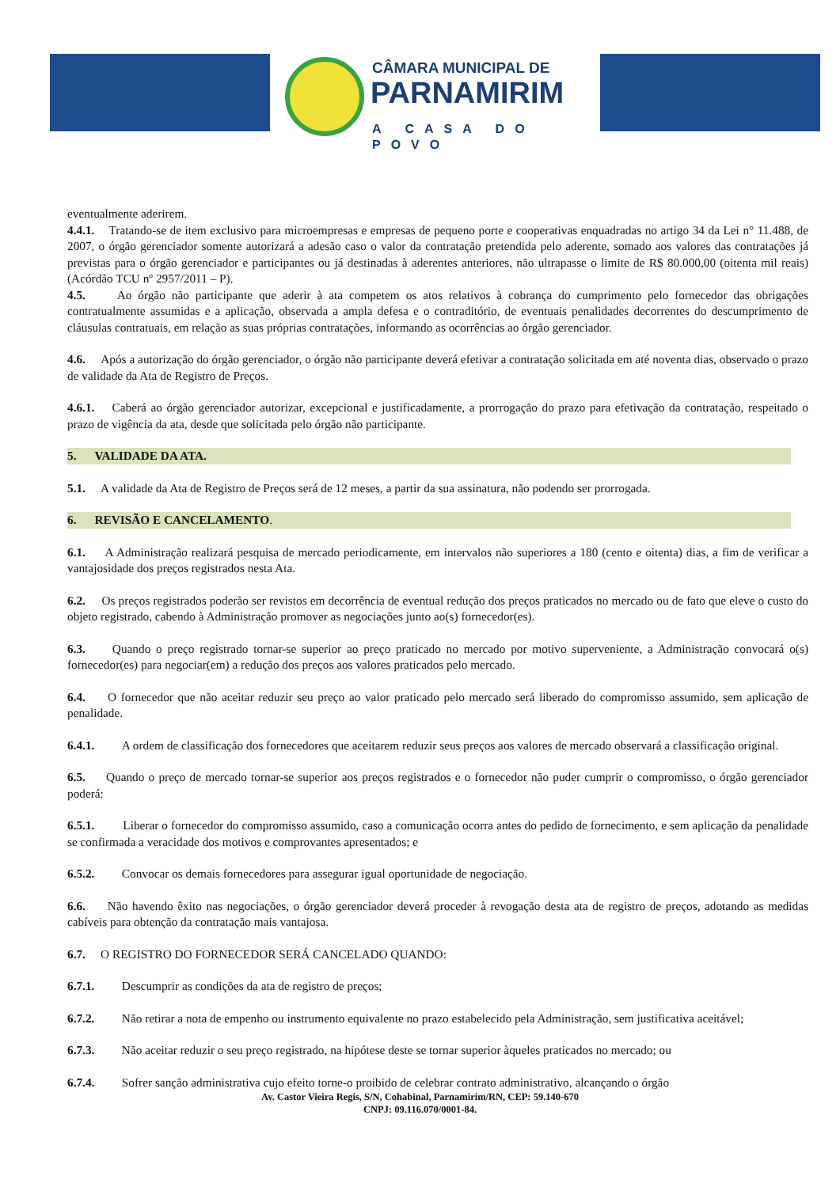CÂMARA MUNICIPAL DE
PARNAMIRIM
A CASA DO POVO
eventualmente aderirem.
4.4.1. Tratando-se de item exclusivo para microempresas e empresas de pequeno porte e cooperativas enquadradas no artigo 34 da Lei n° 11.488, de 2007, o órgão gerenciador somente autorizará a adesão caso o valor da contratação pretendida pelo aderente, somado aos valores das contratações já previstas para o órgão gerenciador e participantes ou já destinadas à aderentes anteriores, não ultrapasse o limite de R$ 80.000,00 (oitenta mil reais) (Acórdão TCU nº 2957/2011 – P).
4.5. Ao órgão não participante que aderir à ata competem os atos relativos à cobrança do cumprimento pelo fornecedor das obrigações contratualmente assumidas e a aplicação, observada a ampla defesa e o contraditório, de eventuais penalidades decorrentes do descumprimento de cláusulas contratuais, em relação as suas próprias contratações, informando as ocorrências ao órgão gerenciador.
4.6. Após a autorização do órgão gerenciador, o órgão não participante deverá efetivar a contratação solicitada em até noventa dias, observado o prazo de validade da Ata de Registro de Preços.
4.6.1. Caberá ao órgão gerenciador autorizar, excepcional e justificadamente, a prorrogação do prazo para efetivação da contratação, respeitado o prazo de vigência da ata, desde que solicitada pelo órgão não participante.
5. VALIDADE DA ATA.
5.1. A validade da Ata de Registro de Preços será de 12 meses, a partir da sua assinatura, não podendo ser prorrogada.
6. REVISÃO E CANCELAMENTO.
6.1. A Administração realizará pesquisa de mercado periodicamente, em intervalos não superiores a 180 (cento e oitenta) dias, a fim de verificar a vantajosidade dos preços registrados nesta Ata.
6.2. Os preços registrados poderão ser revistos em decorrência de eventual redução dos preços praticados no mercado ou de fato que eleve o custo do objeto registrado, cabendo à Administração promover as negociações junto ao(s) fornecedor(es).
6.3. Quando o preço registrado tornar-se superior ao preço praticado no mercado por motivo superveniente, a Administração convocará o(s) fornecedor(es) para negociar(em) a redução dos preços aos valores praticados pelo mercado.
6.4. O fornecedor que não aceitar reduzir seu preço ao valor praticado pelo mercado será liberado do compromisso assumido, sem aplicação de penalidade.
6.4.1. A ordem de classificação dos fornecedores que aceitarem reduzir seus preços aos valores de mercado observará a classificação original.
6.5. Quando o preço de mercado tornar-se superior aos preços registrados e o fornecedor não puder cumprir o compromisso, o órgão gerenciador poderá:
6.5.1. Liberar o fornecedor do compromisso assumido, caso a comunicação ocorra antes do pedido de fornecimento, e sem aplicação da penalidade se confirmada a veracidade dos motivos e comprovantes apresentados; e
6.5.2. Convocar os demais fornecedores para assegurar igual oportunidade de negociação.
6.6. Não havendo êxito nas negociações, o órgão gerenciador deverá proceder à revogação desta ata de registro de preços, adotando as medidas cabíveis para obtenção da contratação mais vantajosa.
6.7. O REGISTRO DO FORNECEDOR SERÁ CANCELADO QUANDO:
6.7.1. Descumprir as condições da ata de registro de preços;
6.7.2. Não retirar a nota de empenho ou instrumento equivalente no prazo estabelecido pela Administração, sem justificativa aceitável;
6.7.3. Não aceitar reduzir o seu preço registrado, na hipótese deste se tornar superior àqueles praticados no mercado; ou
6.7.4. Sofrer sanção administrativa cujo efeito torne-o proibido de celebrar contrato administrativo, alcançando o órgão
Av. Castor Vieira Regis, S/N, Cohabinal, Parnamirim/RN, CEP: 59.140-670
CNPJ: 09.116.070/0001-84.